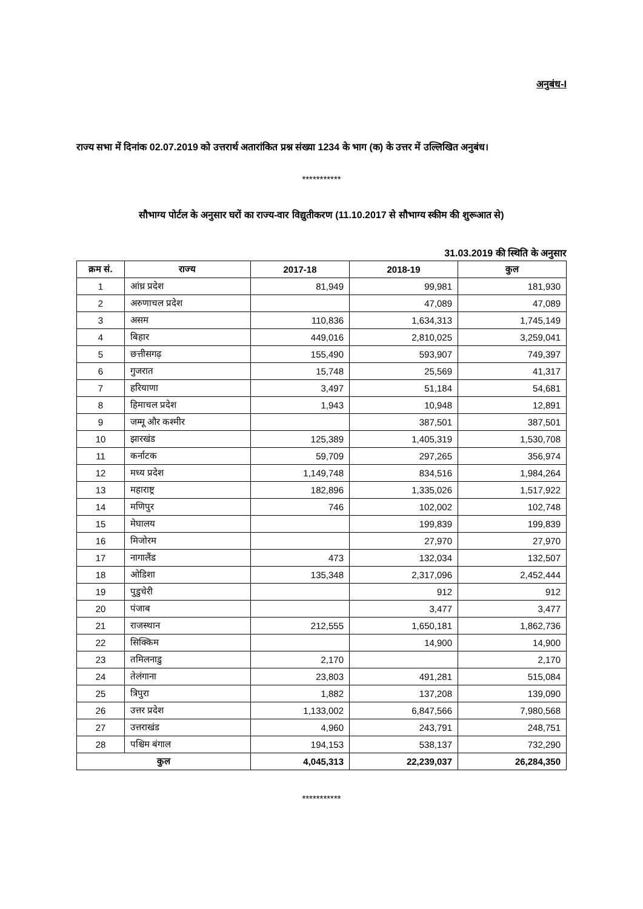अनुबंध-I
राज्य सभा में दिनांक 02.07.2019 को उत्तरार्थ अतारांकित प्रश्न संख्या 1234 के भाग (क) के उत्तर में उल्लिखित अनुबंध।
***********
सौभाग्य पोर्टल के अनुसार घरों का राज्य-वार विद्युतीकरण (11.10.2017 से सौभाग्य स्कीम की शुरूआत से)
31.03.2019 की स्थिति के अनुसार
| क्रम सं. | राज्य | 2017-18 | 2018-19 | कुल |
| --- | --- | --- | --- | --- |
| 1 | आंध्र प्रदेश | 81,949 | 99,981 | 181,930 |
| 2 | अरुणाचल प्रदेश | | 47,089 | 47,089 |
| 3 | असम | 110,836 | 1,634,313 | 1,745,149 |
| 4 | बिहार | 449,016 | 2,810,025 | 3,259,041 |
| 5 | छत्तीसगढ़ | 155,490 | 593,907 | 749,397 |
| 6 | गुजरात | 15,748 | 25,569 | 41,317 |
| 7 | हरियाणा | 3,497 | 51,184 | 54,681 |
| 8 | हिमाचल प्रदेश | 1,943 | 10,948 | 12,891 |
| 9 | जम्मू और कश्मीर | | 387,501 | 387,501 |
| 10 | झारखंड | 125,389 | 1,405,319 | 1,530,708 |
| 11 | कर्नाटक | 59,709 | 297,265 | 356,974 |
| 12 | मध्य प्रदेश | 1,149,748 | 834,516 | 1,984,264 |
| 13 | महाराष्ट्र | 182,896 | 1,335,026 | 1,517,922 |
| 14 | मणिपुर | 746 | 102,002 | 102,748 |
| 15 | मेघालय | | 199,839 | 199,839 |
| 16 | मिजोरम | | 27,970 | 27,970 |
| 17 | नागालैंड | 473 | 132,034 | 132,507 |
| 18 | ओडिशा | 135,348 | 2,317,096 | 2,452,444 |
| 19 | पुडुचेरी | | 912 | 912 |
| 20 | पंजाब | | 3,477 | 3,477 |
| 21 | राजस्थान | 212,555 | 1,650,181 | 1,862,736 |
| 22 | सिक्किम | | 14,900 | 14,900 |
| 23 | तमिलनाडु | 2,170 | | 2,170 |
| 24 | तेलंगाना | 23,803 | 491,281 | 515,084 |
| 25 | त्रिपुरा | 1,882 | 137,208 | 139,090 |
| 26 | उत्तर प्रदेश | 1,133,002 | 6,847,566 | 7,980,568 |
| 27 | उत्तराखंड | 4,960 | 243,791 | 248,751 |
| 28 | पश्चिम बंगाल | 194,153 | 538,137 | 732,290 |
| कुल | | 4,045,313 | 22,239,037 | 26,284,350 |
***********